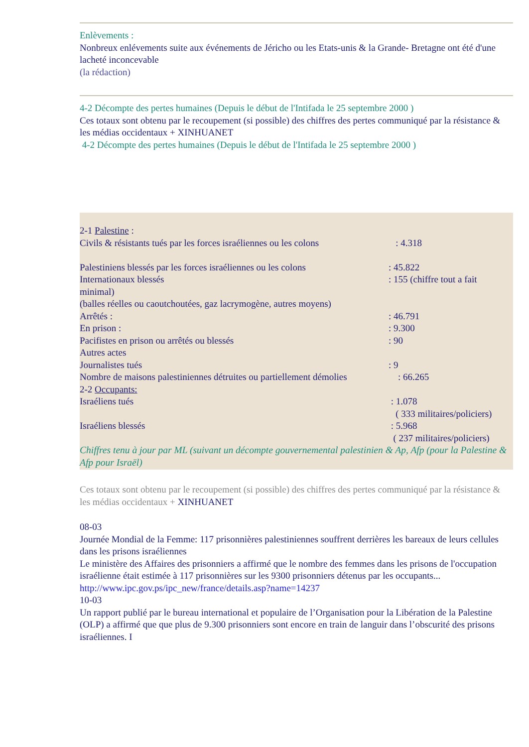Enlèvements :
Nonbreux enlévements suite aux événements de Jéricho ou les Etats-unis & la Grande- Bretagne ont été d'une lacheté inconcevable
(la rédaction)
4-2 Décompte des pertes humaines (Depuis le début de l'Intifada le 25 septembre 2000 )
Ces totaux sont obtenu par le recoupement (si possible) des chiffres des pertes communiqué par la résistance & les médias occidentaux + XINHUANET
4-2 Décompte des pertes humaines (Depuis le début de l'Intifada le 25 septembre 2000 )
2-1 Palestine :
Civils & résistants tués par les forces israéliennes ou les colons : 4.318
Palestiniens blessés par les forces israéliennes ou les colons: 45.822
Internationaux blessés: 155 (chiffre tout a fait
minimal)
(balles réelles ou caoutchoutées, gaz lacrymogène, autres moyens)
Arrêtés :: 46.791
En prison :: 9.300
Pacifistes en prison ou arrêtés ou blessés: 90
Autres actes
Journalistes tués: 9
Nombre de maisons palestiniennes détruites ou partiellement démolies : 66.265
2-2 Occupants:
Israéliens tués : 1.078
( 333 militaires/policiers)
Israéliens blessés : 5.968
( 237 militaires/policiers)
Chiffres tenu à jour par ML (suivant un décompte gouvernemental palestinien & Ap, Afp (pour la Palestine & Afp pour Israël)
Ces totaux sont obtenu par le recoupement (si possible) des chiffres des pertes communiqué par la résistance & les médias occidentaux + XINHUANET
08-03
Journée Mondial de la Femme: 117 prisonnières palestiniennes souffrent derrières les bareaux de leurs cellules dans les prisons israéliennes
Le ministère des Affaires des prisonniers a affirmé que le nombre des femmes dans les prisons de l'occupation israélienne était estimée à 117 prisonnières sur les 9300 prisonniers détenus par les occupants...
http://www.ipc.gov.ps/ipc_new/france/details.asp?name=14237
10-03
Un rapport publié par le bureau international et populaire de l’Organisation pour la Libération de la Palestine (OLP) a affirmé que que plus de 9.300 prisonniers sont encore en train de languir dans l’obscurité des prisons israéliennes. I